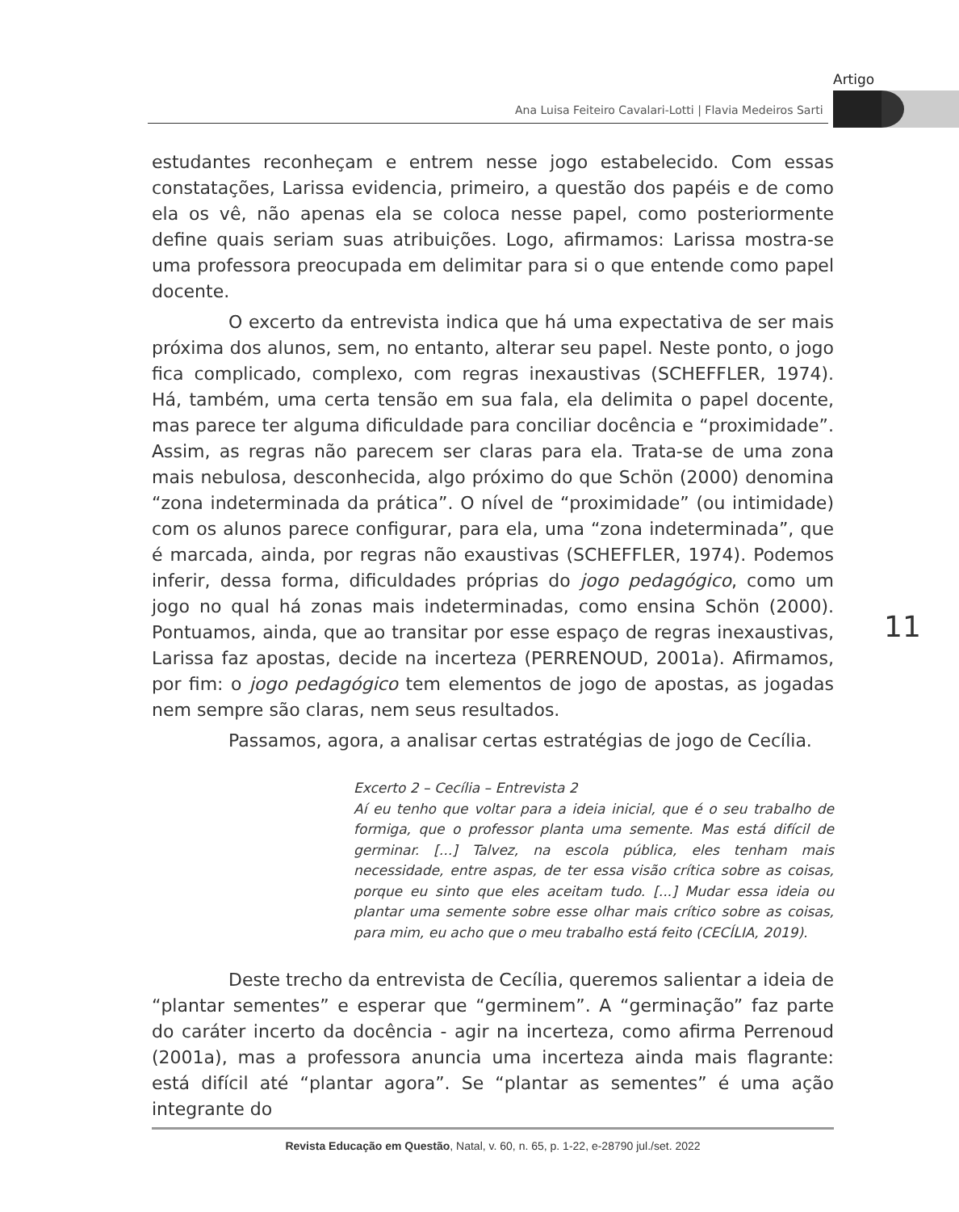Artigo
Ana Luisa Feiteiro Cavalari-Lotti | Flavia Medeiros Sarti
estudantes reconheçam e entrem nesse jogo estabelecido. Com essas constatações, Larissa evidencia, primeiro, a questão dos papéis e de como ela os vê, não apenas ela se coloca nesse papel, como posteriormente define quais seriam suas atribuições. Logo, afirmamos: Larissa mostra-se uma professora preocupada em delimitar para si o que entende como papel docente.
O excerto da entrevista indica que há uma expectativa de ser mais próxima dos alunos, sem, no entanto, alterar seu papel. Neste ponto, o jogo fica complicado, complexo, com regras inexaustivas (SCHEFFLER, 1974). Há, também, uma certa tensão em sua fala, ela delimita o papel docente, mas parece ter alguma dificuldade para conciliar docência e “proximidade”. Assim, as regras não parecem ser claras para ela. Trata-se de uma zona mais nebulosa, desconhecida, algo próximo do que Schön (2000) denomina “zona indeterminada da prática”. O nível de “proximidade” (ou intimidade) com os alunos parece configurar, para ela, uma “zona indeterminada”, que é marcada, ainda, por regras não exaustivas (SCHEFFLER, 1974). Podemos inferir, dessa forma, dificuldades próprias do jogo pedagógico, como um jogo no qual há zonas mais indeterminadas, como ensina Schön (2000). Pontuamos, ainda, que ao transitar por esse espaço de regras inexaustivas, Larissa faz apostas, decide na incerteza (PERRENOUD, 2001a). Afirmamos, por fim: o jogo pedagógico tem elementos de jogo de apostas, as jogadas nem sempre são claras, nem seus resultados.
Passamos, agora, a analisar certas estratégias de jogo de Cecília.
Excerto 2 – Cecília – Entrevista 2
Aí eu tenho que voltar para a ideia inicial, que é o seu trabalho de formiga, que o professor planta uma semente. Mas está difícil de germinar. [...] Talvez, na escola pública, eles tenham mais necessidade, entre aspas, de ter essa visão crítica sobre as coisas, porque eu sinto que eles aceitam tudo. [...] Mudar essa ideia ou plantar uma semente sobre esse olhar mais crítico sobre as coisas, para mim, eu acho que o meu trabalho está feito (CECÍLIA, 2019).
Deste trecho da entrevista de Cecília, queremos salientar a ideia de “plantar sementes” e esperar que “germinem”. A “germinação” faz parte do caráter incerto da docência - agir na incerteza, como afirma Perrenoud (2001a), mas a professora anuncia uma incerteza ainda mais flagrante: está difícil até “plantar agora”. Se “plantar as sementes” é uma ação integrante do
11
Revista Educação em Questão, Natal, v. 60, n. 65, p. 1-22, e-28790 jul./set. 2022